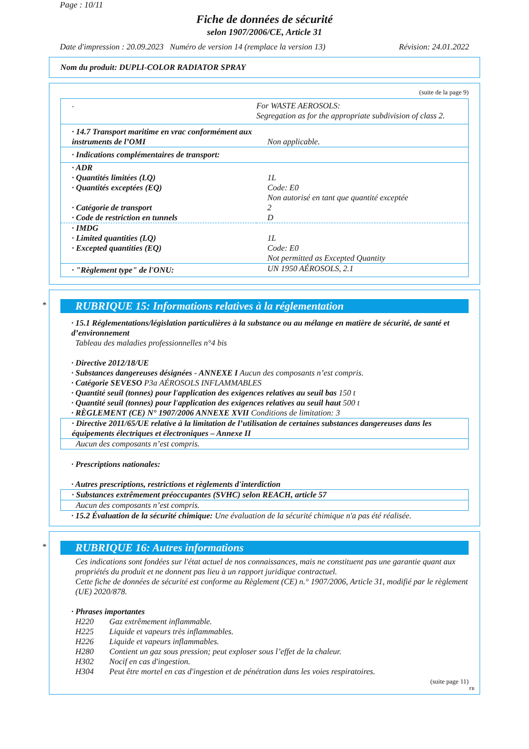Page : 10/11
Fiche de données de sécurité
selon 1907/2006/CE, Article 31
Date d'impression : 20.09.2023 Numéro de version 14 (remplace la version 13) Révision: 24.01.2022
Nom du produit: DUPLI-COLOR RADIATOR SPRAY
(suite de la page 9)
| · | For WASTE AEROSOLS: Segregation as for the appropriate subdivision of class 2. |
| · 14.7 Transport maritime en vrac conformément aux instruments de l’OMI | Non applicable. |
| · Indications complémentaires de transport: | |
| · ADR · Quantités limitées (LQ) · Quantités exceptées (EQ) · Catégorie de transport · Code de restriction en tunnels | 1L Code: E0 Non autorisé en tant que quantité exceptée 2 D |
| · IMDG · Limited quantities (LQ) · Excepted quantities (EQ) | 1L Code: E0 Not permitted as Excepted Quantity |
| · "Règlement type" de l'ONU: | UN 1950 AÉROSOLS, 2.1 |
*
RUBRIQUE 15: Informations relatives à la réglementation
· 15.1 Réglementations/législation particulières à la substance ou au mélange en matière de sécurité, de santé et d’environnement
Tableau des maladies professionnelles n°4 bis
· Directive 2012/18/UE
· Substances dangereuses désignées - ANNEXE I Aucun des composants n’est compris.
· Catégorie SEVESO P3a AÉROSOLS INFLAMMABLES
· Quantité seuil (tonnes) pour l'application des exigences relatives au seuil bas 150 t
· Quantité seuil (tonnes) pour l'application des exigences relatives au seuil haut 500 t
· RÈGLEMENT (CE) N° 1907/2006 ANNEXE XVII Conditions de limitation: 3
· Directive 2011/65/UE relative à la limitation de l’utilisation de certaines substances dangereuses dans les équipements électriques et électroniques – Annexe II
Aucun des composants n’est compris.
· Prescriptions nationales:
· Autres prescriptions, restrictions et règlements d'interdiction
· Substances extrêmement préoccupantes (SVHC) selon REACH, article 57
Aucun des composants n’est compris.
· 15.2 Évaluation de la sécurité chimique: Une évaluation de la sécurité chimique n'a pas été réalisée.
*
RUBRIQUE 16: Autres informations
Ces indications sont fondées sur l'état actuel de nos connaissances, mais ne constituent pas une garantie quant aux propriétés du produit et ne donnent pas lieu à un rapport juridique contractuel.
Cette fiche de données de sécurité est conforme au Règlement (CE) n.° 1907/2006, Article 31, modifié par le règlement (UE) 2020/878.
· Phrases importantes
| H220 | Gaz extrêmement inflammable. |
| H225 | Liquide et vapeurs très inflammables. |
| H226 | Liquide et vapeurs inflammables. |
| H280 | Contient un gaz sous pression; peut exploser sous l’effet de la chaleur. |
| H302 | Nocif en cas d'ingestion. |
| H304 | Peut être mortel en cas d'ingestion et de pénétration dans les voies respiratoires. |
(suite page 11)
FR